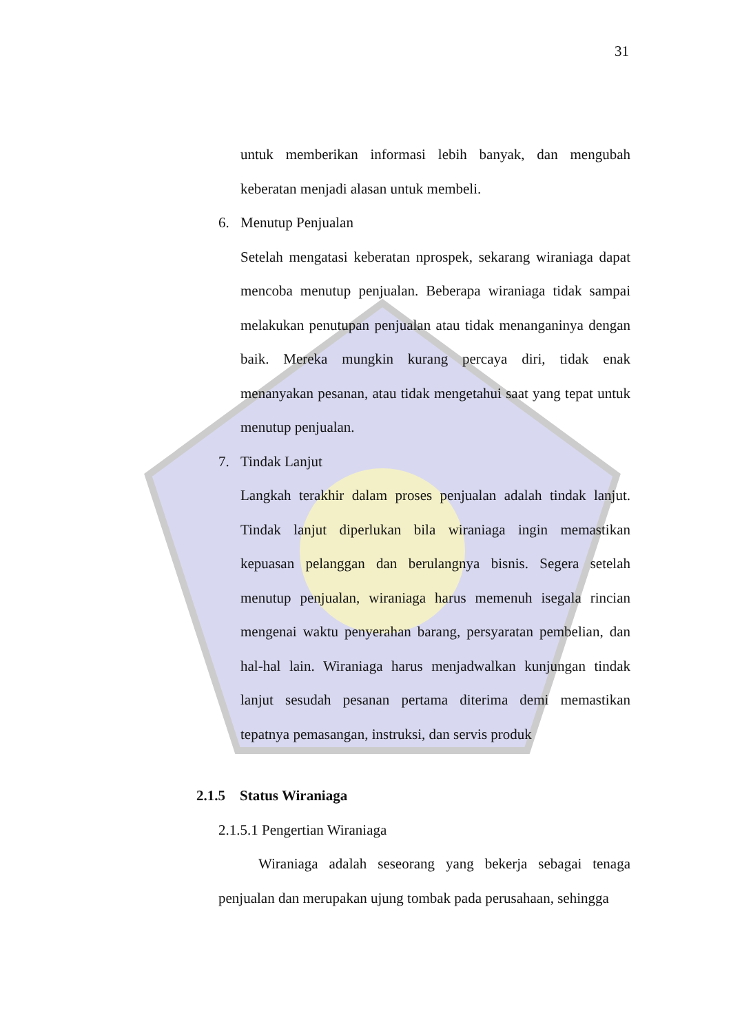31
untuk memberikan informasi lebih banyak, dan mengubah keberatan menjadi alasan untuk membeli.
6. Menutup Penjualan
Setelah mengatasi keberatan nprospek, sekarang wiraniaga dapat mencoba menutup penjualan. Beberapa wiraniaga tidak sampai melakukan penutupan penjualan atau tidak menanganinya dengan baik. Mereka mungkin kurang percaya diri, tidak enak menanyakan pesanan, atau tidak mengetahui saat yang tepat untuk menutup penjualan.
7. Tindak Lanjut
Langkah terakhir dalam proses penjualan adalah tindak lanjut. Tindak lanjut diperlukan bila wiraniaga ingin memastikan kepuasan pelanggan dan berulangnya bisnis. Segera setelah menutup penjualan, wiraniaga harus memenuh isegala rincian mengenai waktu penyerahan barang, persyaratan pembelian, dan hal-hal lain. Wiraniaga harus menjadwalkan kunjungan tindak lanjut sesudah pesanan pertama diterima demi memastikan tepatnya pemasangan, instruksi, dan servis produk
2.1.5 Status Wiraniaga
2.1.5.1 Pengertian Wiraniaga
Wiraniaga adalah seseorang yang bekerja sebagai tenaga penjualan dan merupakan ujung tombak pada perusahaan, sehingga